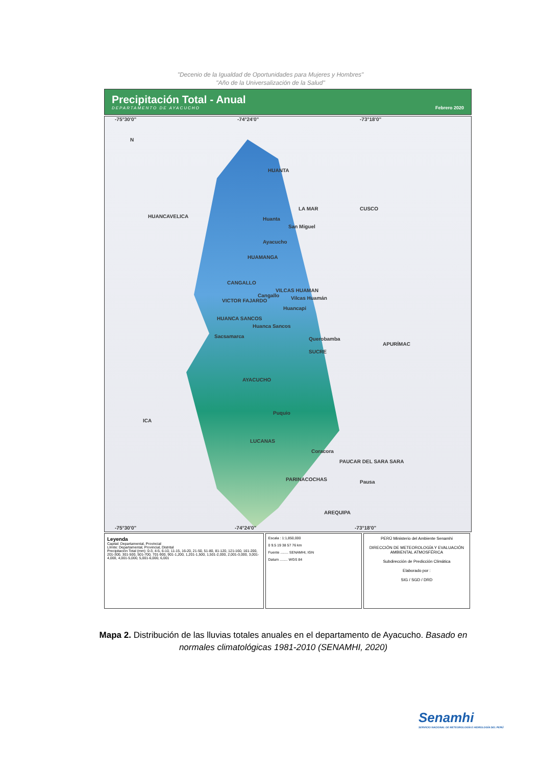"Decenio de la Igualdad de Oportunidades para Mujeres y Hombres"
"Año de la Universalización de la Salud"
Precipitación Total - Anual
DEPARTAMENTO DE AYACUCHO
Febrero 2020
-75°30'0" -74°24'0" -73°18'0"
N
HUANCAVELICA
CUSCO
APURÍMAC
ICA
AREQUIPA
HUANTA
Huanta
LA MAR
San Miguel
Ayacucho
HUAMANGA
CANGALLO
VILCAS HUAMAN
Cangallo Vilcas Huamán VICTOR FAJARDO
Huancapi
HUANCA SANCOS
Huanca Sancos
Querobamba Sacsamarca
SUCRE
AYACUCHO
Puquio
LUCANAS
Coracora
PAUCAR DEL SARA SARA
PARINACOCHAS Pausa
-75°30'0" -74°24'0" -73°18'0"
Leyenda
Capital: Departamental, Provincial
Límite: Departamental, Provincial, Distrital
Precipitación Total (mm): 0-3, 4-5, 6-10, 11-15, 16-20, 21-50, 51-80, 81-120, 121-160, 161-200, 201-300, 301-500, 501-700, 701-900, 901-1,200, 1,201-1,500, 1,501-2,000, 2,001-3,000, 3,001-4,000, 4,001-5,000, 5,001-6,000, 6,001
Escala : 1:1,850,000
0 9.5 19 38 57 76 km
Fuente ........ SENAMHI, IGN
Datum ........ WGS 84
PERÚ Ministerio del Ambiente Senamhi
DIRECCIÓN DE METEOROLOGÍA Y EVALUACIÓN AMBIENTAL ATMOSFÉRICA
Subdirección de Predicción Climática
Elaborado por :
SIG / SGD / DRD
Mapa 2. Distribución de las lluvias totales anuales en el departamento de Ayacucho. Basado en normales climatológicas 1981-2010 (SENAMHI, 2020)
Senamhi
SERVICIO NACIONAL DE METEOROLOGÍA E HIDROLOGÍA DEL PERÚ